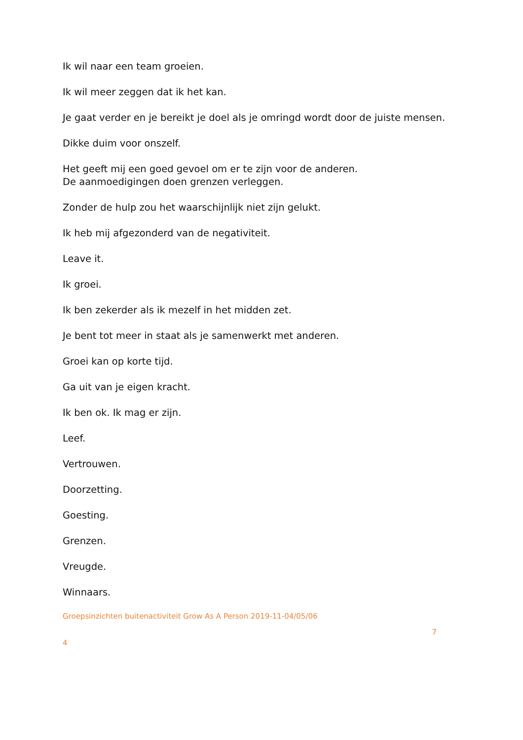Ik wil naar een team groeien.
Ik wil meer zeggen dat ik het kan.
Je gaat verder en je bereikt je doel als je omringd wordt door de juiste mensen.
Dikke duim voor onszelf.
Het geeft mij een goed gevoel om er te zijn voor de anderen.
De aanmoedigingen doen grenzen verleggen.
Zonder de hulp zou het waarschijnlijk niet zijn gelukt.
Ik heb mij afgezonderd van de negativiteit.
Leave it.
Ik groei.
Ik ben zekerder als ik mezelf in het midden zet.
Je bent tot meer in staat als je samenwerkt met anderen.
Groei kan op korte tijd.
Ga uit van je eigen kracht.
Ik ben ok. Ik mag er zijn.
Leef.
Vertrouwen.
Doorzetting.
Goesting.
Grenzen.
Vreugde.
Winnaars.
Groepsinzichten buitenactiviteit Grow As A Person 2019-11-04/05/06
7
4